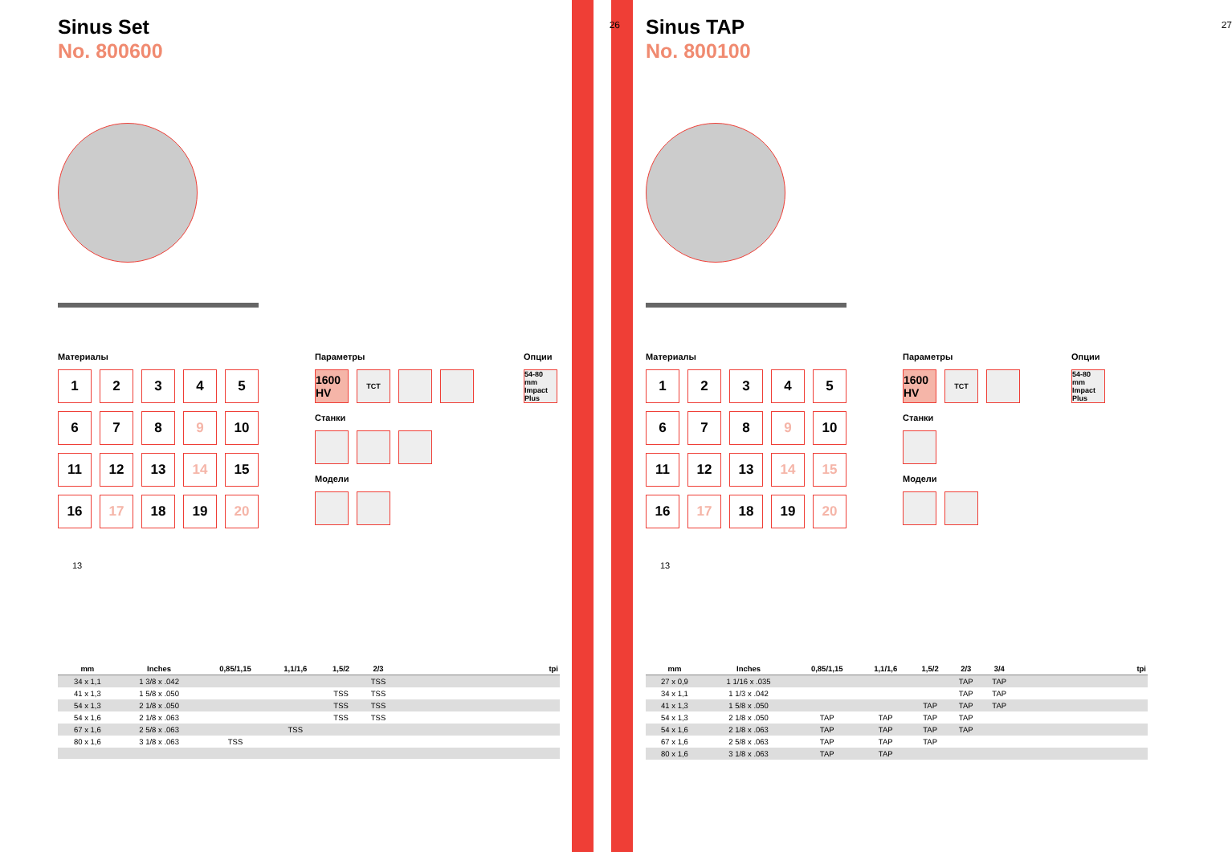26
Sinus Set
No. 800600
Материалы
1
2
3
4
5
6
7
8
9
10
11
12
13
14
15
16
17
18
19
20
13
Параметры
1600 HV
TCT
Станки
Модели
Опции
54-80 mm Impact Plus
| mm | Inches | 0,85/1,15 | 1,1/1,6 | 1,5/2 | 2/3 | tpi |
| --- | --- | --- | --- | --- | --- | --- |
| 34 x 1,1 | 1 3/8 x .042 | | | | TSS | |
| 41 x 1,3 | 1 5/8 x .050 | | | TSS | TSS | |
| 54 x 1,3 | 2 1/8 x .050 | | | TSS | TSS | |
| 54 x 1,6 | 2 1/8 x .063 | | | TSS | TSS | |
| 67 x 1,6 | 2 5/8 x .063 | | TSS | | | |
| 80 x 1,6 | 3 1/8 x .063 | TSS | | | | |
27
Sinus TAP
No. 800100
Материалы
1
2
3
4
5
6
7
8
9
10
11
12
13
14
15
16
17
18
19
20
13
Параметры
1600 HV
TCT
Станки
Модели
Опции
54-80 mm Impact Plus
| mm | Inches | 0,85/1,15 | 1,1/1,6 | 1,5/2 | 2/3 | 3/4 | tpi |
| --- | --- | --- | --- | --- | --- | --- | --- |
| 27 x 0,9 | 1 1/16 x .035 | | | | TAP | TAP | |
| 34 x 1,1 | 1 1/3 x .042 | | | | TAP | TAP | |
| 41 x 1,3 | 1 5/8 x .050 | | | TAP | TAP | TAP | |
| 54 x 1,3 | 2 1/8 x .050 | TAP | TAP | TAP | TAP | | |
| 54 x 1,6 | 2 1/8 x .063 | TAP | TAP | TAP | TAP | | |
| 67 x 1,6 | 2 5/8 x .063 | TAP | TAP | TAP | | | |
| 80 x 1,6 | 3 1/8 x .063 | TAP | TAP | | | | |